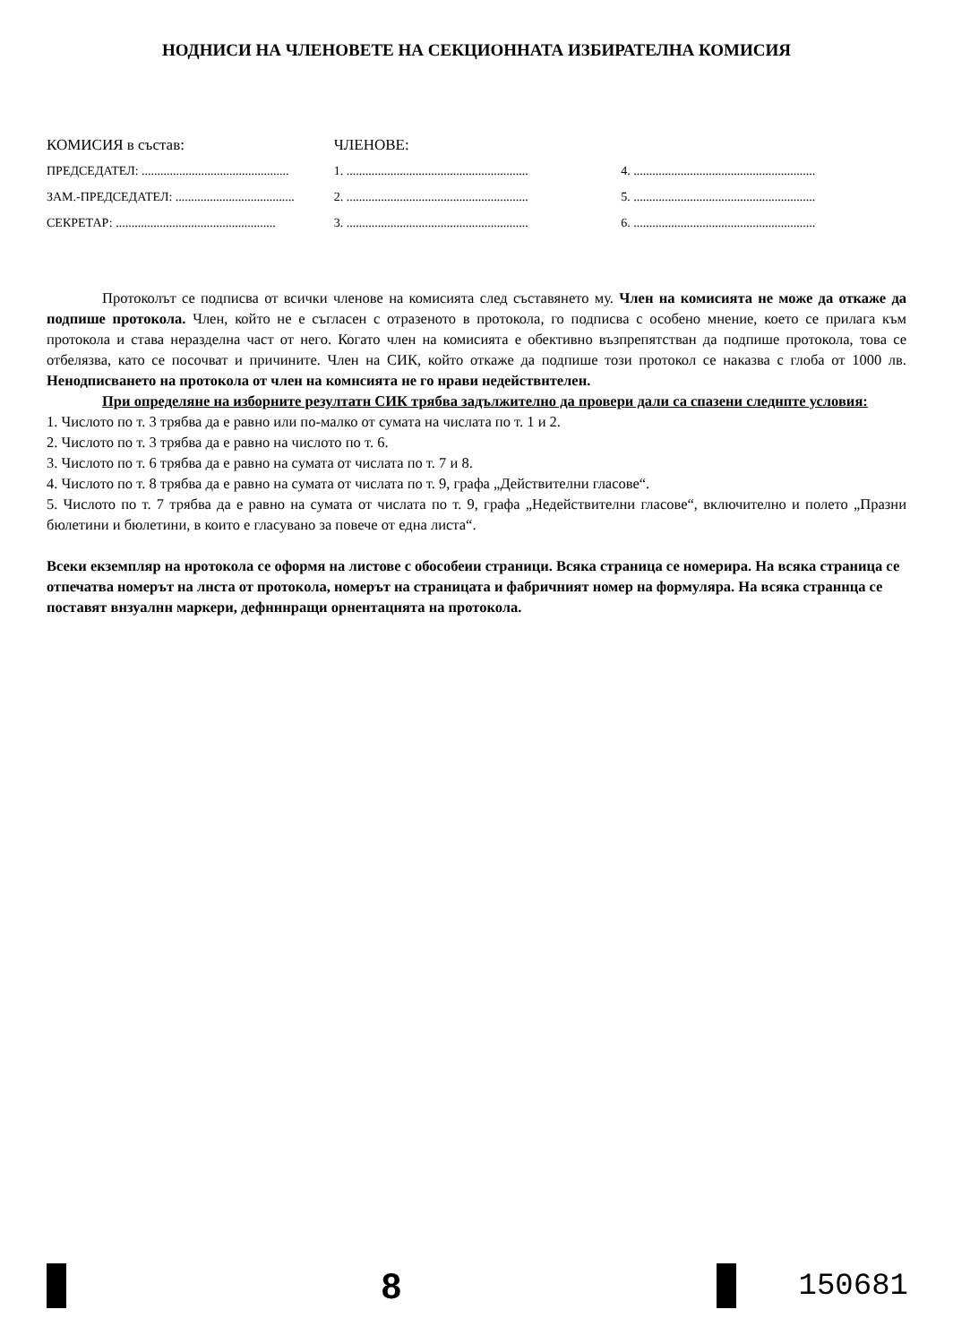НОДНИСИ НА ЧЛЕНОВЕТЕ НА СЕКЦИОННАТА ИЗБИРАТЕЛНА КОМИСИЯ
КОМИСИЯ в състав:
ПРЕДСЕДАТЕЛ: ...............................................
ЗАМ.-ПРЕДСЕДАТЕЛ: ......................................
СЕКРЕТАР: ...................................................
ЧЛЕНОВЕ:
1. ..........................................................
2. ..........................................................
3. ..........................................................
4. ..........................................................
5. ..........................................................
6. ..........................................................
Протоколът се подписва от всички членове на комисията след съставянето му. Член на комисията не може да откаже да подпише протокола. Член, който не е съгласен с отразеното в протокола, го подписва с особено мнение, което се прилага към протокола и става неразделна част от него. Когато член на комисията е обективно възпрепятстван да подпише протокола, това се отбелязва, като се посочват и причините. Член на СИК, който откаже да подпише този протокол се наказва с глоба от 1000 лв. Ненодписването на протокола от член на комнсията не го нрави недействнтелен.
При определяне на изборните резултатн СИК трябва задължително да провери дали са спазени следнпте условия:
1. Числото по т. 3 трябва да е равно или по-малко от сумата на числата по т. 1 и 2.
2. Числото по т. 3 трябва да е равно на числото по т. 6.
3. Числото по т. 6 трябва да е равно на сумата от числата по т. 7 и 8.
4. Числото по т. 8 трябва да е равно на сумата от числата по т. 9, графа „Действителни гласове“.
5. Числото по т. 7 трябва да е равно на сумата от числата по т. 9, графа „Недействителни гласове“, включително и полето „Празни бюлетини и бюлетини, в които е гласувано за повече от една листа“.
Всеки екземпляр на нротокола се оформя на листове с обособеии страници. Всяка страница се номерира. На всяка страница се отпечатва номерът на лнста от протокола, номерът на страницата и фабричният номер на формуляра. На всяка страннца се поставят внзуалнн маркери, дефнннращи орнентацнята на протокола.
8
150681